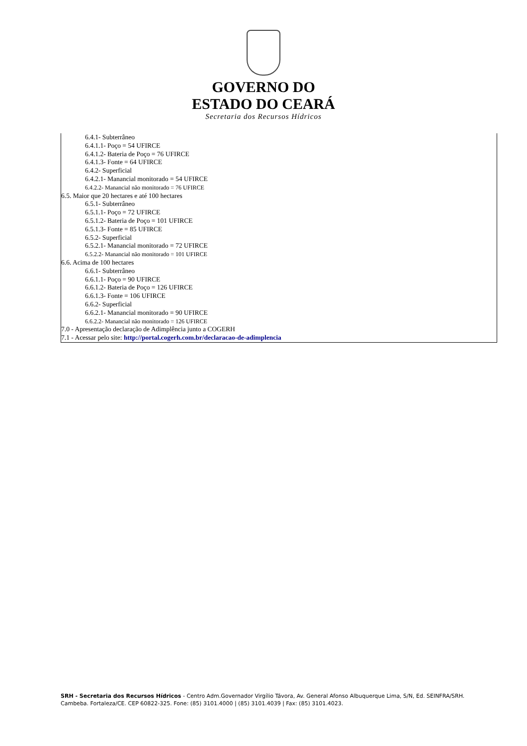GOVERNO DO
ESTADO DO CEARÁ
Secretaria dos Recursos Hídricos
6.4.1- Subterrâneo
6.4.1.1- Poço = 54 UFIRCE
6.4.1.2- Bateria de Poço = 76 UFIRCE
6.4.1.3- Fonte = 64 UFIRCE
6.4.2- Superficial
6.4.2.1- Manancial monitorado = 54 UFIRCE
6.4.2.2- Manancial não monitorado = 76 UFIRCE
6.5. Maior que 20 hectares e até 100 hectares
6.5.1- Subterrâneo
6.5.1.1- Poço = 72 UFIRCE
6.5.1.2- Bateria de Poço = 101 UFIRCE
6.5.1.3- Fonte = 85 UFIRCE
6.5.2- Superficial
6.5.2.1- Manancial monitorado = 72 UFIRCE
6.5.2.2- Manancial não monitorado = 101 UFIRCE
6.6. Acima de 100 hectares
6.6.1- Subterrâneo
6.6.1.1- Poço = 90 UFIRCE
6.6.1.2- Bateria de Poço = 126 UFIRCE
6.6.1.3- Fonte = 106 UFIRCE
6.6.2- Superficial
6.6.2.1- Manancial monitorado = 90 UFIRCE
6.6.2.2- Manancial não monitorado = 126 UFIRCE
7.0 - Apresentação declaração de Adimplência junto a COGERH
7.1 - Acessar pelo site: http://portal.cogerh.com.br/declaracao-de-adimplencia
SRH - Secretaria dos Recursos Hídricos - Centro Adm.Governador Virgílio Távora, Av. General Afonso Albuquerque Lima, S/N, Ed. SEINFRA/SRH. Cambeba. Fortaleza/CE. CEP 60822-325. Fone: (85) 3101.4000 | (85) 3101.4039 | Fax: (85) 3101.4023.